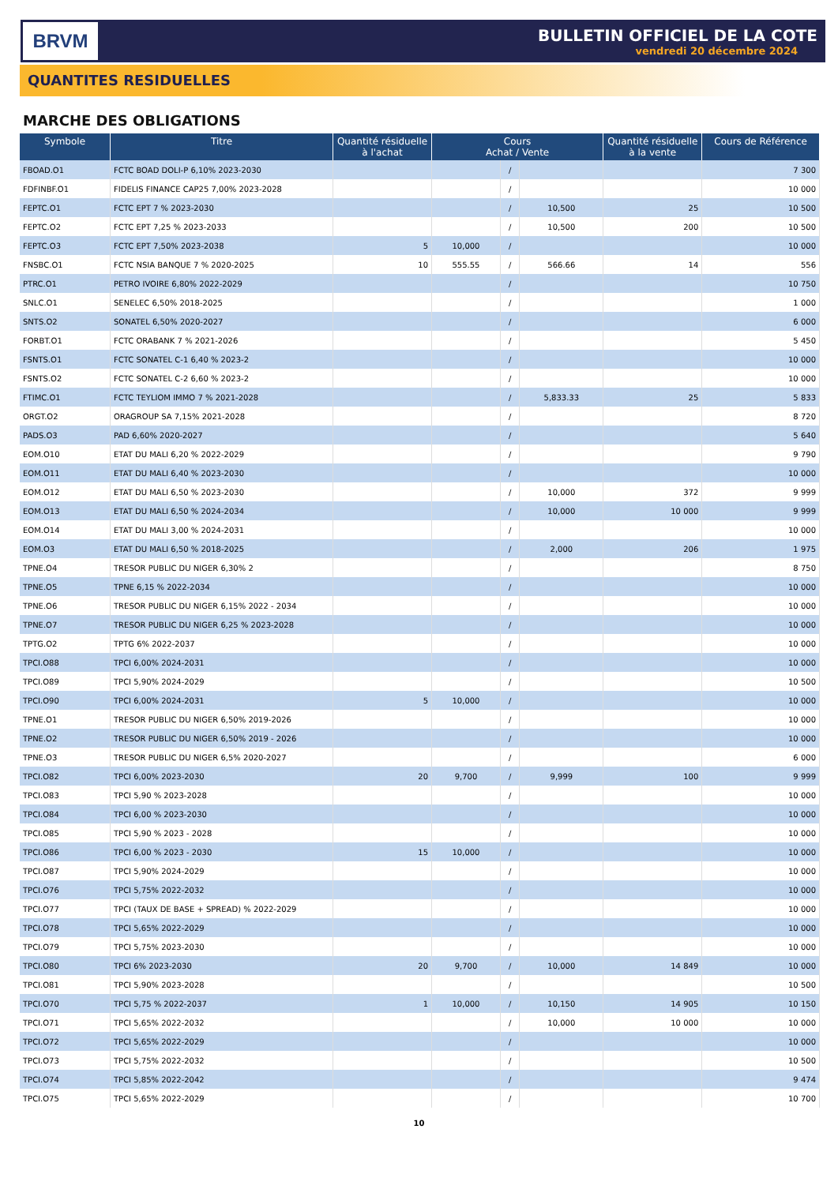BRVM
BULLETIN OFFICIEL DE LA COTE
vendredi 20 décembre 2024
QUANTITES RESIDUELLES
MARCHE DES OBLIGATIONS
| Symbole | Titre | Quantité résiduelle à l'achat | Cours Achat / Vente | | | Quantité résiduelle à la vente | Cours de Référence |
| --- | --- | --- | --- | --- | --- | --- | --- |
| FBOAD.O1 | FCTC BOAD DOLI-P 6,10% 2023-2030 | | | / | | | 7 300 |
| FDFINBF.O1 | FIDELIS FINANCE CAP25 7,00% 2023-2028 | | | / | | | 10 000 |
| FEPTC.O1 | FCTC EPT 7 % 2023-2030 | | | / | 10,500 | 25 | 10 500 |
| FEPTC.O2 | FCTC EPT 7,25 % 2023-2033 | | | / | 10,500 | 200 | 10 500 |
| FEPTC.O3 | FCTC EPT 7,50% 2023-2038 | 5 | 10,000 | / | | | 10 000 |
| FNSBC.O1 | FCTC NSIA BANQUE 7 % 2020-2025 | 10 | 555.55 | / | 566.66 | 14 | 556 |
| PTRC.O1 | PETRO IVOIRE 6,80% 2022-2029 | | | / | | | 10 750 |
| SNLC.O1 | SENELEC 6,50% 2018-2025 | | | / | | | 1 000 |
| SNTS.O2 | SONATEL 6,50% 2020-2027 | | | / | | | 6 000 |
| FORBT.O1 | FCTC ORABANK 7 % 2021-2026 | | | / | | | 5 450 |
| FSNTS.O1 | FCTC SONATEL C-1 6,40 % 2023-2 | | | / | | | 10 000 |
| FSNTS.O2 | FCTC SONATEL C-2 6,60 % 2023-2 | | | / | | | 10 000 |
| FTIMC.O1 | FCTC TEYLIOM IMMO 7 % 2021-2028 | | | / | 5,833.33 | 25 | 5 833 |
| ORGT.O2 | ORAGROUP SA 7,15% 2021-2028 | | | / | | | 8 720 |
| PADS.O3 | PAD 6,60% 2020-2027 | | | / | | | 5 640 |
| EOM.O10 | ETAT DU MALI 6,20 % 2022-2029 | | | / | | | 9 790 |
| EOM.O11 | ETAT DU MALI 6,40 % 2023-2030 | | | / | | | 10 000 |
| EOM.O12 | ETAT DU MALI 6,50 % 2023-2030 | | | / | 10,000 | 372 | 9 999 |
| EOM.O13 | ETAT DU MALI 6,50 % 2024-2034 | | | / | 10,000 | 10 000 | 9 999 |
| EOM.O14 | ETAT DU MALI 3,00 % 2024-2031 | | | / | | | 10 000 |
| EOM.O3 | ETAT DU MALI 6,50 % 2018-2025 | | | / | 2,000 | 206 | 1 975 |
| TPNE.O4 | TRESOR PUBLIC DU NIGER 6,30% 2 | | | / | | | 8 750 |
| TPNE.O5 | TPNE 6,15 % 2022-2034 | | | / | | | 10 000 |
| TPNE.O6 | TRESOR PUBLIC DU NIGER 6,15% 2022 - 2034 | | | / | | | 10 000 |
| TPNE.O7 | TRESOR PUBLIC DU NIGER 6,25 % 2023-2028 | | | / | | | 10 000 |
| TPTG.O2 | TPTG 6% 2022-2037 | | | / | | | 10 000 |
| TPCI.O88 | TPCI 6,00% 2024-2031 | | | / | | | 10 000 |
| TPCI.O89 | TPCI 5,90% 2024-2029 | | | / | | | 10 500 |
| TPCI.O90 | TPCI 6,00% 2024-2031 | 5 | 10,000 | / | | | 10 000 |
| TPNE.O1 | TRESOR PUBLIC DU NIGER 6,50% 2019-2026 | | | / | | | 10 000 |
| TPNE.O2 | TRESOR PUBLIC DU NIGER 6,50% 2019 - 2026 | | | / | | | 10 000 |
| TPNE.O3 | TRESOR PUBLIC DU NIGER 6,5% 2020-2027 | | | / | | | 6 000 |
| TPCI.O82 | TPCI 6,00% 2023-2030 | 20 | 9,700 | / | 9,999 | 100 | 9 999 |
| TPCI.O83 | TPCI 5,90 % 2023-2028 | | | / | | | 10 000 |
| TPCI.O84 | TPCI 6,00 % 2023-2030 | | | / | | | 10 000 |
| TPCI.O85 | TPCI 5,90 % 2023 - 2028 | | | / | | | 10 000 |
| TPCI.O86 | TPCI 6,00 % 2023 - 2030 | 15 | 10,000 | / | | | 10 000 |
| TPCI.O87 | TPCI 5,90% 2024-2029 | | | / | | | 10 000 |
| TPCI.O76 | TPCI 5,75% 2022-2032 | | | / | | | 10 000 |
| TPCI.O77 | TPCI (TAUX DE BASE + SPREAD) % 2022-2029 | | | / | | | 10 000 |
| TPCI.O78 | TPCI 5,65% 2022-2029 | | | / | | | 10 000 |
| TPCI.O79 | TPCI 5,75% 2023-2030 | | | / | | | 10 000 |
| TPCI.O80 | TPCI 6% 2023-2030 | 20 | 9,700 | / | 10,000 | 14 849 | 10 000 |
| TPCI.O81 | TPCI 5,90% 2023-2028 | | | / | | | 10 500 |
| TPCI.O70 | TPCI 5,75 % 2022-2037 | 1 | 10,000 | / | 10,150 | 14 905 | 10 150 |
| TPCI.O71 | TPCI 5,65% 2022-2032 | | | / | 10,000 | 10 000 | 10 000 |
| TPCI.O72 | TPCI 5,65% 2022-2029 | | | / | | | 10 000 |
| TPCI.O73 | TPCI 5,75% 2022-2032 | | | / | | | 10 500 |
| TPCI.O74 | TPCI 5,85% 2022-2042 | | | / | | | 9 474 |
| TPCI.O75 | TPCI 5,65% 2022-2029 | | | / | | | 10 700 |
10